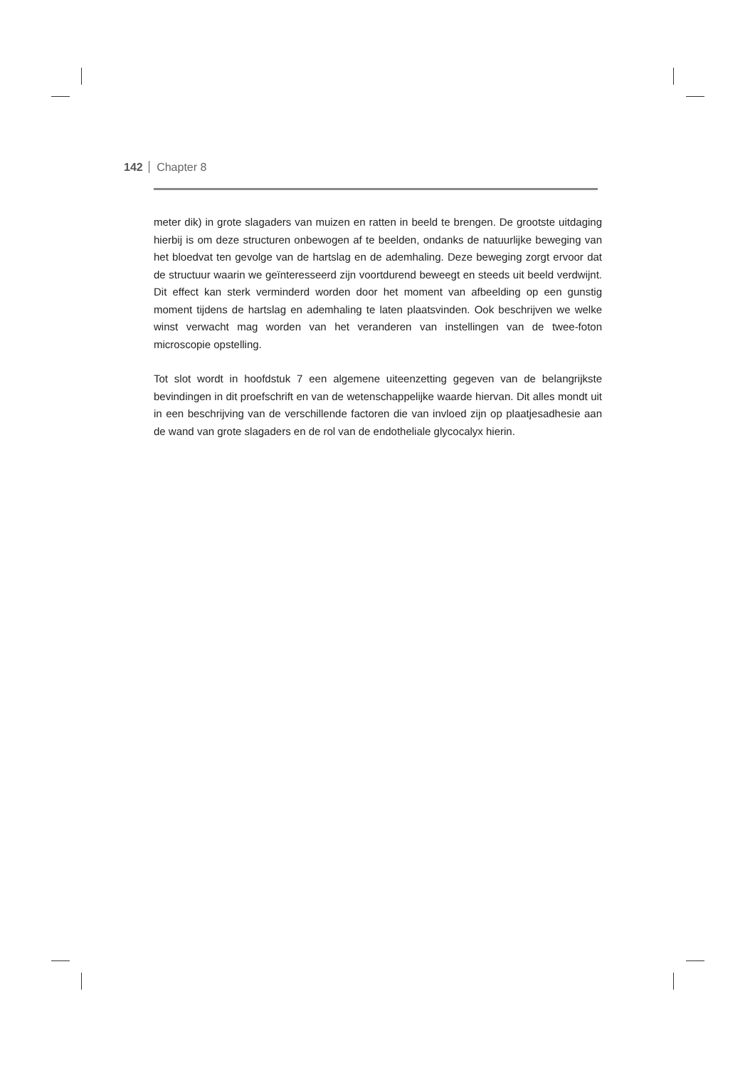142 Chapter 8
meter dik) in grote slagaders van muizen en ratten in beeld te brengen. De grootste uitdaging hierbij is om deze structuren onbewogen af te beelden, ondanks de natuurlijke beweging van het bloedvat ten gevolge van de hartslag en de ademhaling. Deze beweging zorgt ervoor dat de structuur waarin we geïnteresseerd zijn voortdurend beweegt en steeds uit beeld verdwijnt. Dit effect kan sterk verminderd worden door het moment van afbeelding op een gunstig moment tijdens de hartslag en ademhaling te laten plaatsvinden. Ook beschrijven we welke winst verwacht mag worden van het veranderen van instellingen van de twee-foton microscopie opstelling.
Tot slot wordt in hoofdstuk 7 een algemene uiteenzetting gegeven van de belangrijkste bevindingen in dit proefschrift en van de wetenschappelijke waarde hiervan. Dit alles mondt uit in een beschrijving van de verschillende factoren die van invloed zijn op plaatjesadhesie aan de wand van grote slagaders en de rol van de endotheliale glycocalyx hierin.